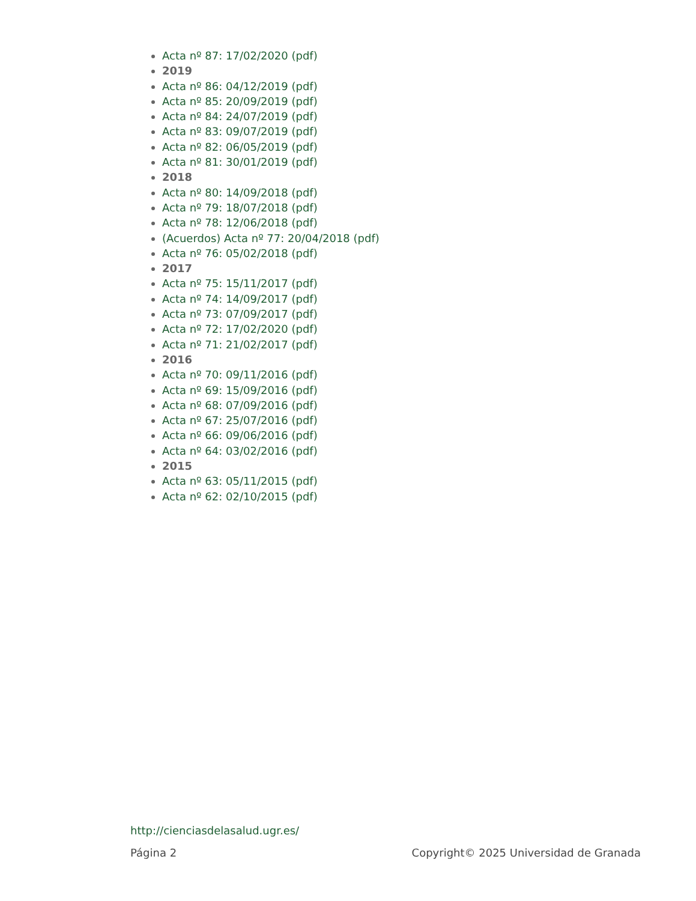Acta nº 87: 17/02/2020 (pdf)
2019
Acta nº 86: 04/12/2019 (pdf)
Acta nº 85: 20/09/2019 (pdf)
Acta nº 84: 24/07/2019 (pdf)
Acta nº 83: 09/07/2019 (pdf)
Acta nº 82: 06/05/2019 (pdf)
Acta nº 81: 30/01/2019 (pdf)
2018
Acta nº 80: 14/09/2018 (pdf)
Acta nº 79: 18/07/2018 (pdf)
Acta nº 78: 12/06/2018 (pdf)
(Acuerdos) Acta nº 77: 20/04/2018 (pdf)
Acta nº 76: 05/02/2018 (pdf)
2017
Acta nº 75: 15/11/2017 (pdf)
Acta nº 74: 14/09/2017 (pdf)
Acta nº 73: 07/09/2017 (pdf)
Acta nº 72: 17/02/2020 (pdf)
Acta nº 71: 21/02/2017 (pdf)
2016
Acta nº 70: 09/11/2016 (pdf)
Acta nº 69: 15/09/2016 (pdf)
Acta nº 68: 07/09/2016 (pdf)
Acta nº 67: 25/07/2016 (pdf)
Acta nº 66: 09/06/2016 (pdf)
Acta nº 64: 03/02/2016 (pdf)
2015
Acta nº 63: 05/11/2015 (pdf)
Acta nº 62: 02/10/2015 (pdf)
http://cienciasdelasalud.ugr.es/
Página 2 Copyright© 2025 Universidad de Granada